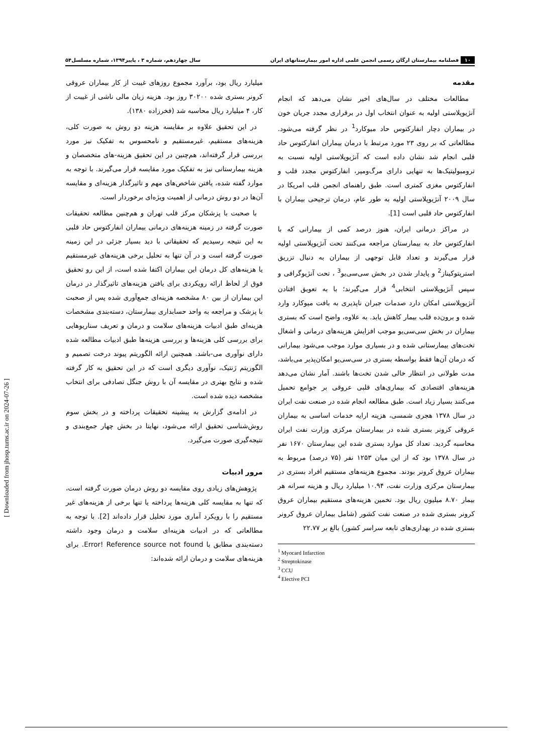۱۰ فصلنامه بیمارستان ارگان رسمی انجمن علمی اداره امور بیمارستانهای ایران سال چهاردهم، شماره ۳ ، پاییز۱۳۹۴، شماره مسلسل۵۴
مقدمه
مطالعات مختلف در سال‌های اخیر نشان می‌دهد که انجام آنژیوپلاستی اولیه به عنوان انتخاب اول در برقراری مجدد جریان خون در بیماران دچار انفارکتوس حاد میوکارد<sup>1</sup> در نظر گرفته می‌شود. مطالعاتی که بر روی ۲۳ مورد مرتبط با درمان بیماران انفارکتوس حاد قلبی انجام شد نشان داده است که آنژیوپلاستی اولیه نسبت به ترومبولیتیک‌ها به تنهایی دارای مرگ‌ومیر، انفارکتوس مجدد قلب و انفارکتوس مغزی کمتری است. طبق راهنمای انجمن قلب امریکا در سال ۲۰۰۹ آنژیوپلاستی اولیه به طور عام، درمان ترجیحی بیماران با انفارکتوس حاد قلبی است [1].
در مراکز درمانی ایران، هنوز درصد کمی از بیمارانی که با انفارکتوس حاد به بیمارستان مراجعه می‌کنند تحت آنژیوپلاستی اولیه قرار می‌گیرند و تعداد قابل توجهی از بیماران به دنبال تزریق استرپتوکیناز<sup>2</sup> و پایدار شدن در بخش سی‌سی‌یو<sup>3</sup> ، تحت آنژیوگرافی و سپس آنژیوپلاستی انتخابی<sup>4</sup> قرار می‌گیرند؛ با به تعویق افتادن آنژیوپلاستی امکان دارد صدمات جبران ناپذیری به بافت میوکارد وارد شده و برون‌ده قلب بیمار کاهش یابد. به علاوه، واضح است که بستری بیماران در بخش سی‌سی‌یو موجب افزایش هزینه‌های درمانی و اشغال تخت‌های بیمارستانی شده و در بسیاری موارد موجب می‌شود بیمارانی که درمان آن‌ها فقط بواسطه بستری در سی‌سی‌یو امکان‌پذیر می‌باشد، مدت طولانی در انتظار خالی شدن تخت‌ها باشند. آمار نشان می‌دهد هزینه‌های اقتصادی که بیماری‌های قلبی عروقی بر جوامع تحمیل می‌کنند بسیار زیاد است. طبق مطالعه انجام شده در صنعت نفت ایران در سال ۱۳۷۸ هجری شمسی، هزینه ارایه خدمات اساسی به بیماران عروقی کرونر بستری شده در بیمارستان مرکزی وزارت نفت ایران محاسبه گردید. تعداد کل موارد بستری شده این بیمارستان ۱۶۷۰ نفر در سال ۱۳۷۸ بود که از این میان ۱۲۵۳ نفر (۷۵ درصد) مربوط به بیماران عروق کرونر بودند. مجموع هزینه‌های مستقیم افراد بستری در بیمارستان مرکزی وزارت نفت، ۱۰.۹۴ میلیارد ریال و هزینه سرانه هر بیمار ۸.۷۰ میلیون ریال بود. تخمین هزینه‌های مستقیم بیماران عروق کرونر بستری شده در صنعت نفت کشور (شامل بیماران عروق کرونر بستری شده در بهداری‌های تابعه سراسر کشور) بالغ بر ۲۲.۷۷
<sup>1</sup> Myocard Infarction
<sup>2</sup> Streptokinase
<sup>3</sup> CCU
<sup>4</sup> Elective PCI
میلیارد ریال بود، برآورد مجموع روزهای غیبت از کار بیماران عروقی کرونر بستری شده ۳۰۲۰۰ روز بود. هزینه زیان مالی ناشی از غیبت از کار، ۴ میلیارد ریال محاسبه شد (فخرزاده ۱۳۸۰).
در این تحقیق علاوه بر مقایسه هزینه دو روش به صورت کلی، هزینه‌های مستقیم، غیرمستقیم و نامحسوس به تفکیک نیز مورد بررسی قرار گرفته‌اند، هم‌چنین در این تحقیق هزینه-های متخصصان و هزینه بیمارستانی نیز به تفکیک مورد مقایسه قرار می‌گیرند. با توجه به موارد گفته شده، یافتن شاخص‌های مهم و تاثیرگذار هزینه‌ای و مقایسه آن‌ها در دو روش درمانی از اهمیت ویژه‌ای برخوردار است.
با صحبت با پزشکان مرکز قلب تهران و هم‌چنین مطالعه تحقیقات صورت گرفته در زمینه هزینه‌های درمانی بیماران انفارکتوس حاد قلبی به این نتیجه رسیدیم که تحقیقاتی با دید بسیار جزئی در این زمینه صورت گرفته است و در آن تنها به تحلیل برخی هزینه‌های غیرمستقیم یا هزینه‌های کل درمان این بیماران اکتفا شده است، از این رو تحقیق فوق از لحاظ ارائه رویکردی برای یافتن هزینه‌های تاثیرگذار در درمان این بیماران از بین ۸۰ مشخصه هزینه‌ای جمع‌آوری شده پس از صحبت با پزشک و مراجعه به واحد حسابداری بیمارستان، دسته‌بندی مشخصات هزینه‌ای طبق ادبیات هزینه‌های سلامت و درمان و تعریف سناریوهایی برای بررسی کلی هزینه‌ها و بررسی هزینه‌ها طبق ادبیات مطالعه شده دارای نوآوری می-باشد. همچنین ارائه الگوریتم پیوند درخت تصمیم و الگوریتم ژنتیک، نوآوری دیگری است که در این تحقیق به کار گرفته شده و نتایج بهتری در مقایسه آن با روش جنگل تصادفی برای انتخاب مشخصه دیده شده است.
در ادامه‌ی گزارش به پیشینه تحقیقات پرداخته و در بخش سوم روش‌شناسی تحقیق ارائه می‌شود، نهایتا در بخش چهار جمع‌بندی و نتیجه‌گیری صورت می‌گیرد.
مرور ادبیات
پژوهش‌های زیادی روی مقایسه دو روش درمان صورت گرفته است، که تنها به مقایسه کلی هزینه‌ها پرداخته یا تنها برخی از هزینه‌های غیر مستقیم را با رویکرد آماری مورد تحلیل قرار داده‌اند [2]. با توجه به مطالعاتی که در ادبیات هزینه‌ای سلامت و درمان وجود داشته دسته‌بندی مطابق با Error! Reference source not found. برای هزینه‌های سلامت و درمان ارائه شده‌اند:
[ Downloaded from jhosp.tums.ac.ir on 2024-07-26 ]